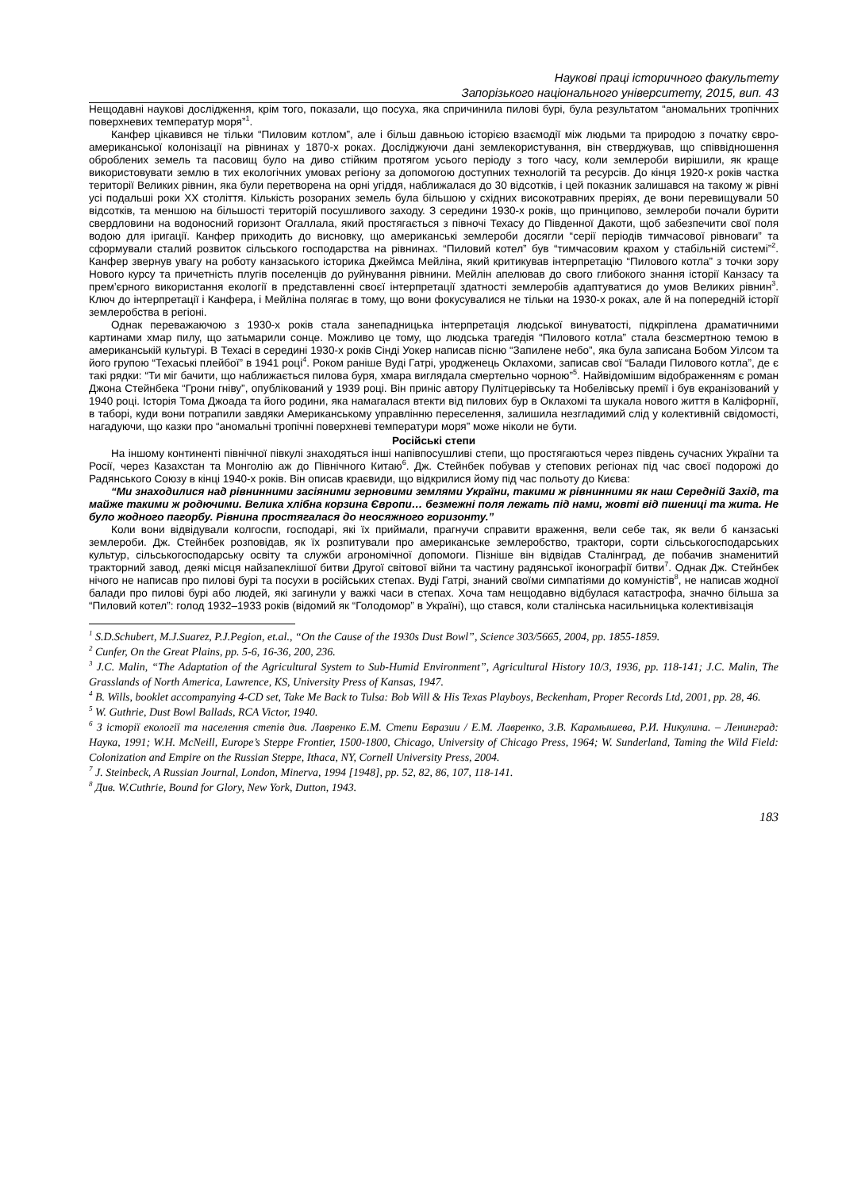Наукові праці історичного факультету
Запорізького національного університету, 2015, вип. 43
Нещодавні наукові дослідження, крім того, показали, що посуха, яка спричинила пилові бурі, була результатом “аномальних тропічних поверхневих температур моря”<sup>1</sup>.
Канфер цікавився не тільки “Пиловим котлом”, але і більш давньою історією взаємодії між людьми та природою з початку євро-американської колонізації на рівнинах у 1870-х роках. Досліджуючи дані землекористування, він стверджував, що співвідношення оброблених земель та пасовищ було на диво стійким протягом усього періоду з того часу, коли землероби вирішили, як краще використовувати землю в тих екологічних умовах регіону за допомогою доступних технологій та ресурсів. До кінця 1920-х років частка території Великих рівнин, яка були перетворена на орні угіддя, наближалася до 30 відсотків, і цей показник залишався на такому ж рівні усі подальші роки XX століття. Кількість розораних земель була більшою у східних високотравних преріях, де вони перевищували 50 відсотків, та меншою на більшості територій посушливого заходу. З середини 1930-х років, що принципово, землероби почали бурити свердловини на водоносний горизонт Огаллала, який простягається з півночі Техасу до Південної Дакоти, щоб забезпечити свої поля водою для іригації. Канфер приходить до висновку, що американські землероби досягли “серії періодів тимчасової рівноваги” та сформували сталий розвиток сільського господарства на рівнинах. “Пиловий котел” був “тимчасовим крахом у стабільній системі”<sup>2</sup>. Канфер звернув увагу на роботу канзаського історика Джеймса Мейліна, який критикував інтерпретацію “Пилового котла” з точки зору Нового курсу та причетність плугів поселенців до руйнування рівнини. Мейлін апелював до свого глибокого знання історії Канзасу та прем’єрного використання екології в представленні своєї інтерпретації здатності землеробів адаптуватися до умов Великих рівнин<sup>3</sup>. Ключ до інтерпретації і Канфера, і Мейліна полягає в тому, що вони фокусувалися не тільки на 1930-х роках, але й на попередній історії землеробства в регіоні.
Однак переважаючою з 1930-х років стала занепадницька інтерпретація людської винуватості, підкріплена драматичними картинами хмар пилу, що затьмарили сонце. Можливо це тому, що людська трагедія “Пилового котла” стала безсмертною темою в американській культурі. В Техасі в середині 1930-х років Сінді Уокер написав пісню “Запилене небо”, яка була записана Бобом Уілсом та його групою “Техаські плейбої” в 1941 році<sup>4</sup>. Роком раніше Вуді Гатрі, уродженець Оклахоми, записав свої “Балади Пилового котла”, де є такі рядки: “Ти міг бачити, що наближається пилова буря, хмара виглядала смертельно чорною”<sup>5</sup>. Найвідомішим відображенням є роман Джона Стейнбека “Грони гніву”, опублікований у 1939 році. Він приніс автору Пулітцерівську та Нобелівську премії і був екранізований у 1940 році. Історія Тома Джоада та його родини, яка намагалася втекти від пилових бур в Оклахомі та шукала нового життя в Каліфорнії, в таборі, куди вони потрапили завдяки Американському управлінню переселення, залишила незгладимий слід у колективній свідомості, нагадуючи, що казки про “аномальні тропічні поверхневі температури моря” може ніколи не бути.
Російські степи
На іншому континенті північної півкулі знаходяться інші напівпосушливі степи, що простягаються через південь сучасних України та Росії, через Казахстан та Монголію аж до Північного Китаю<sup>6</sup>. Дж. Стейнбек побував у степових регіонах під час своєї подорожі до Радянського Союзу в кінці 1940-х років. Він описав краєвиди, що відкрилися йому під час польоту до Києва:
“Ми знаходилися над рівнинними засіяними зерновими землями України, такими ж рівнинними як наш Середній Захід, та майже такими ж родючими. Велика хлібна корзина Європи… безмежні поля лежать під нами, жовті від пшениці та жита. Не було жодного пагорбу. Рівнина простягалася до неосяжного горизонту.”
Коли вони відвідували колгоспи, господарі, які їх приймали, прагнучи справити враження, вели себе так, як вели б канзаські землероби. Дж. Стейнбек розповідав, як їх розпитували про американське землеробство, трактори, сорти сільськогосподарських культур, сільськогосподарську освіту та служби агрономічної допомоги. Пізніше він відвідав Сталінград, де побачив знаменитий тракторний завод, деякі місця найзапеклішої битви Другої світової війни та частину радянської іконографії битви<sup>7</sup>. Однак Дж. Стейнбек нічого не написав про пилові бурі та посухи в російських степах. Вуді Гатрі, знаний своїми симпатіями до комуністів<sup>8</sup>, не написав жодної балади про пилові бурі або людей, які загинули у важкі часи в степах. Хоча там нещодавно відбулася катастрофа, значно більша за “Пиловий котел”: голод 1932–1933 років (відомий як “Голодомор” в Україні), що стався, коли сталінська насильницька колективізація
<sup>1</sup> S.D.Schubert, M.J.Suarez, P.J.Pegion, et.al., “On the Cause of the 1930s Dust Bowl”, Science 303/5665, 2004, pp. 1855-1859.
<sup>2</sup> Cunfer, On the Great Plains, pp. 5-6, 16-36, 200, 236.
<sup>3</sup> J.C. Malin, “The Adaptation of the Agricultural System to Sub-Humid Environment”, Agricultural History 10/3, 1936, pp. 118-141; J.C. Malin, The Grasslands of North America, Lawrence, KS, University Press of Kansas, 1947.
<sup>4</sup> B. Wills, booklet accompanying 4-CD set, Take Me Back to Tulsa: Bob Will & His Texas Playboys, Beckenham, Proper Records Ltd, 2001, pp. 28, 46.
<sup>5</sup> W. Guthrie, Dust Bowl Ballads, RCA Victor, 1940.
<sup>6</sup> З історії екології та населення степів див. Лавренко Е.М. Степи Евразии / Е.М. Лавренко, З.В. Карамышева, Р.И. Никулина. – Ленинград: Наука, 1991; W.H. McNeill, Europe’s Steppe Frontier, 1500-1800, Chicago, University of Chicago Press, 1964; W. Sunderland, Taming the Wild Field: Colonization and Empire on the Russian Steppe, Ithaca, NY, Cornell University Press, 2004.
<sup>7</sup> J. Steinbeck, A Russian Journal, London, Minerva, 1994 [1948], pp. 52, 82, 86, 107, 118-141.
<sup>8</sup> Див. W.Cuthrie, Bound for Glory, New York, Dutton, 1943.
183